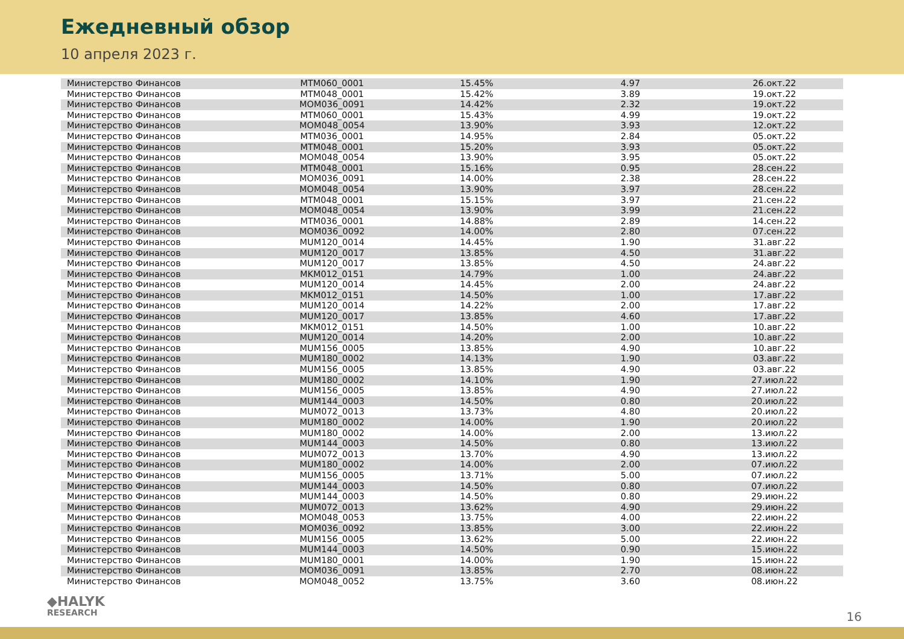Ежедневный обзор
10 апреля 2023 г.
| Министерство Финансов | MTM060_0001 | 15.45% | 4.97 | 26.окт.22 |
| Министерство Финансов | MTM048_0001 | 15.42% | 3.89 | 19.окт.22 |
| Министерство Финансов | MOM036_0091 | 14.42% | 2.32 | 19.окт.22 |
| Министерство Финансов | MTM060_0001 | 15.43% | 4.99 | 19.окт.22 |
| Министерство Финансов | MOM048_0054 | 13.90% | 3.93 | 12.окт.22 |
| Министерство Финансов | MTM036_0001 | 14.95% | 2.84 | 05.окт.22 |
| Министерство Финансов | MTM048_0001 | 15.20% | 3.93 | 05.окт.22 |
| Министерство Финансов | MOM048_0054 | 13.90% | 3.95 | 05.окт.22 |
| Министерство Финансов | MTM048_0001 | 15.16% | 0.95 | 28.сен.22 |
| Министерство Финансов | MOM036_0091 | 14.00% | 2.38 | 28.сен.22 |
| Министерство Финансов | MOM048_0054 | 13.90% | 3.97 | 28.сен.22 |
| Министерство Финансов | MTM048_0001 | 15.15% | 3.97 | 21.сен.22 |
| Министерство Финансов | MOM048_0054 | 13.90% | 3.99 | 21.сен.22 |
| Министерство Финансов | MTM036_0001 | 14.88% | 2.89 | 14.сен.22 |
| Министерство Финансов | MOM036_0092 | 14.00% | 2.80 | 07.сен.22 |
| Министерство Финансов | MUM120_0014 | 14.45% | 1.90 | 31.авг.22 |
| Министерство Финансов | MUM120_0017 | 13.85% | 4.50 | 31.авг.22 |
| Министерство Финансов | MUM120_0017 | 13.85% | 4.50 | 24.авг.22 |
| Министерство Финансов | MKM012_0151 | 14.79% | 1.00 | 24.авг.22 |
| Министерство Финансов | MUM120_0014 | 14.45% | 2.00 | 24.авг.22 |
| Министерство Финансов | MKM012_0151 | 14.50% | 1.00 | 17.авг.22 |
| Министерство Финансов | MUM120_0014 | 14.22% | 2.00 | 17.авг.22 |
| Министерство Финансов | MUM120_0017 | 13.85% | 4.60 | 17.авг.22 |
| Министерство Финансов | MKM012_0151 | 14.50% | 1.00 | 10.авг.22 |
| Министерство Финансов | MUM120_0014 | 14.20% | 2.00 | 10.авг.22 |
| Министерство Финансов | MUM156_0005 | 13.85% | 4.90 | 10.авг.22 |
| Министерство Финансов | MUM180_0002 | 14.13% | 1.90 | 03.авг.22 |
| Министерство Финансов | MUM156_0005 | 13.85% | 4.90 | 03.авг.22 |
| Министерство Финансов | MUM180_0002 | 14.10% | 1.90 | 27.июл.22 |
| Министерство Финансов | MUM156_0005 | 13.85% | 4.90 | 27.июл.22 |
| Министерство Финансов | MUM144_0003 | 14.50% | 0.80 | 20.июл.22 |
| Министерство Финансов | MUM072_0013 | 13.73% | 4.80 | 20.июл.22 |
| Министерство Финансов | MUM180_0002 | 14.00% | 1.90 | 20.июл.22 |
| Министерство Финансов | MUM180_0002 | 14.00% | 2.00 | 13.июл.22 |
| Министерство Финансов | MUM144_0003 | 14.50% | 0.80 | 13.июл.22 |
| Министерство Финансов | MUM072_0013 | 13.70% | 4.90 | 13.июл.22 |
| Министерство Финансов | MUM180_0002 | 14.00% | 2.00 | 07.июл.22 |
| Министерство Финансов | MUM156_0005 | 13.71% | 5.00 | 07.июл.22 |
| Министерство Финансов | MUM144_0003 | 14.50% | 0.80 | 07.июл.22 |
| Министерство Финансов | MUM144_0003 | 14.50% | 0.80 | 29.июн.22 |
| Министерство Финансов | MUM072_0013 | 13.62% | 4.90 | 29.июн.22 |
| Министерство Финансов | MOM048_0053 | 13.75% | 4.00 | 22.июн.22 |
| Министерство Финансов | MOM036_0092 | 13.85% | 3.00 | 22.июн.22 |
| Министерство Финансов | MUM156_0005 | 13.62% | 5.00 | 22.июн.22 |
| Министерство Финансов | MUM144_0003 | 14.50% | 0.90 | 15.июн.22 |
| Министерство Финансов | MUM180_0001 | 14.00% | 1.90 | 15.июн.22 |
| Министерство Финансов | MOM036_0091 | 13.85% | 2.70 | 08.июн.22 |
| Министерство Финансов | MOM048_0052 | 13.75% | 3.60 | 08.июн.22 |
◆HALYK
RESEARCH
16